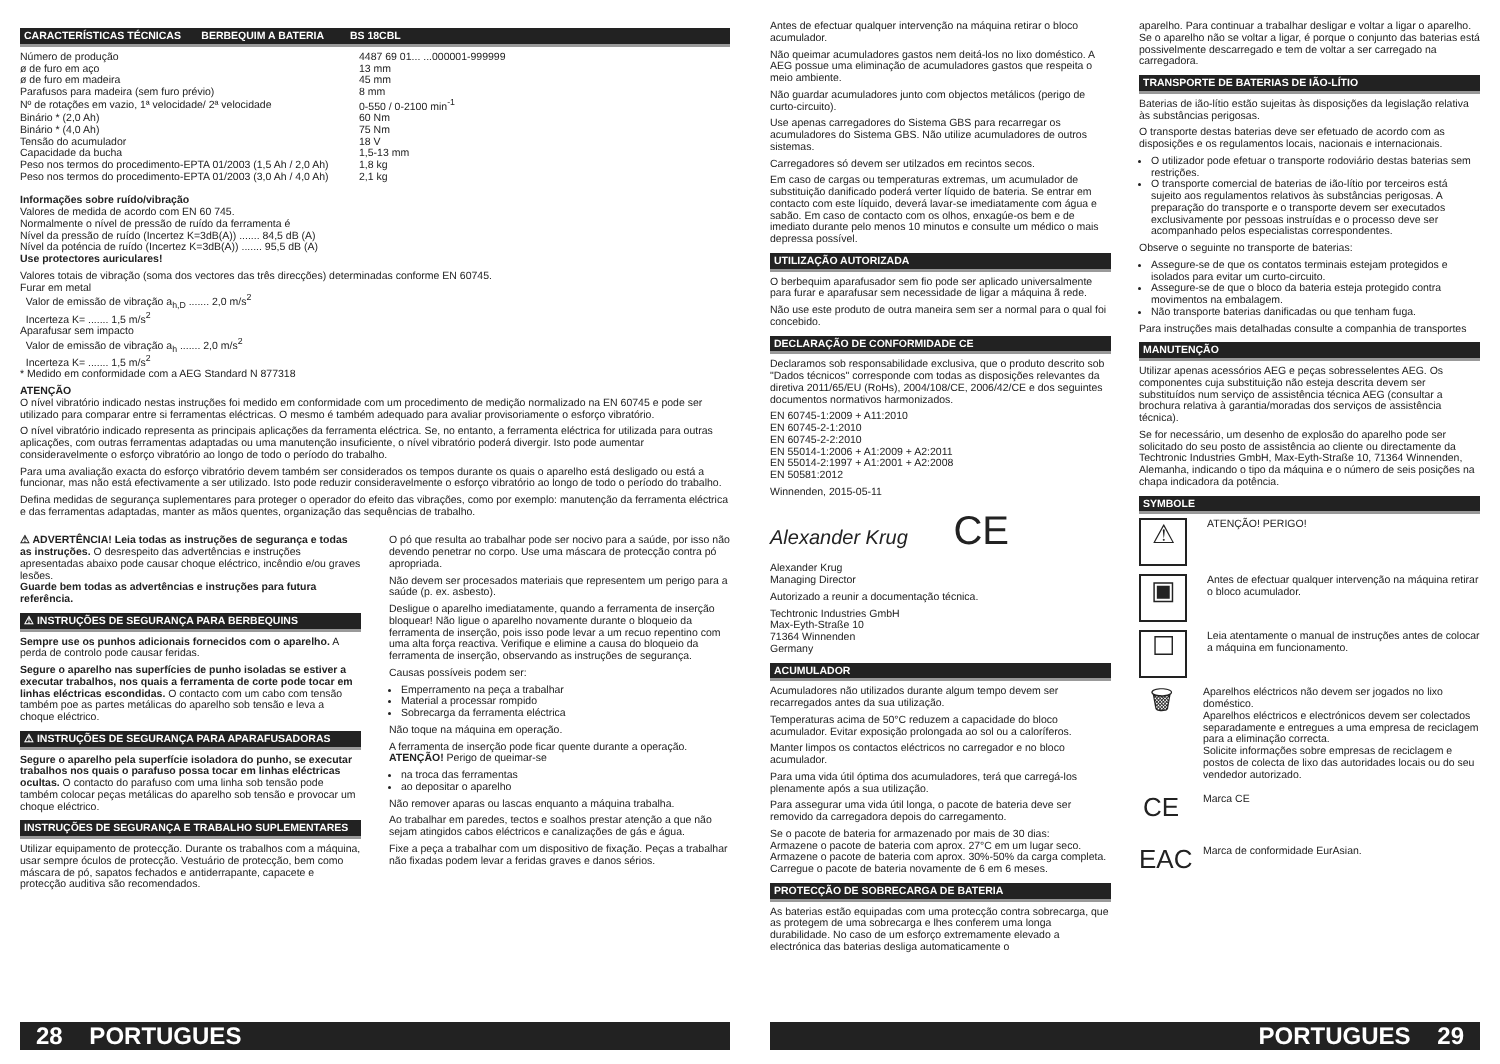CARACTERÍSTICAS TÉCNICAS BERBEQUIM A BATERIA BS 18CBL
| Número de produção | 4487 69 01... ...000001-999999 |
| ø de furo em aço | 13 mm |
| ø de furo em madeira | 45 mm |
| Parafusos para madeira (sem furo prévio) | 8 mm |
| Nº de rotações em vazio, 1ª velocidade/ 2ª velocidade | 0-550 / 0-2100 min<sup>-1</sup> |
| Binário * (2,0 Ah) | 60 Nm |
| Binário * (4,0 Ah) | 75 Nm |
| Tensão do acumulador | 18 V |
| Capacidade da bucha | 1,5-13 mm |
| Peso nos termos do procedimento-EPTA 01/2003 (1,5 Ah / 2,0 Ah) | 1,8 kg |
| Peso nos termos do procedimento-EPTA 01/2003 (3,0 Ah / 4,0 Ah) | 2,1 kg |
Informações sobre ruído/vibração
Valores de medida de acordo com EN 60 745.
Normalmente o nível de pressão de ruído da ferramenta é
Nível da pressão de ruído (Incertez K=3dB(A)) ....... 84,5 dB (A)
Nível da poténcia de ruído (Incertez K=3dB(A)) ....... 95,5 dB (A)
Use protectores auriculares!
Valores totais de vibração (soma dos vectores das três direcções) determinadas conforme EN 60745.
Furar em metal
Valor de emissão de vibração a<sub>h,D</sub> ....... 2,0 m/s<sup>2</sup>
Incerteza K= ....... 1,5 m/s<sup>2</sup>
Aparafusar sem impacto
Valor de emissão de vibração a<sub>h</sub> ....... 2,0 m/s<sup>2</sup>
Incerteza K= ....... 1,5 m/s<sup>2</sup>
* Medido em conformidade com a AEG Standard N 877318
ATENÇÃO
O nível vibratório indicado nestas instruções foi medido em conformidade com um procedimento de medição normalizado na EN 60745 e pode ser utilizado para comparar entre si ferramentas eléctricas. O mesmo é também adequado para avaliar provisoriamente o esforço vibratório.
O nível vibratório indicado representa as principais aplicações da ferramenta eléctrica. Se, no entanto, a ferramenta eléctrica for utilizada para outras aplicações, com outras ferramentas adaptadas ou uma manutenção insuficiente, o nível vibratório poderá divergir. Isto pode aumentar consideravelmente o esforço vibratório ao longo de todo o período do trabalho.
Para uma avaliação exacta do esforço vibratório devem também ser considerados os tempos durante os quais o aparelho está desligado ou está a funcionar, mas não está efectivamente a ser utilizado. Isto pode reduzir consideravelmente o esforço vibratório ao longo de todo o período do trabalho.
Defina medidas de segurança suplementares para proteger o operador do efeito das vibrações, como por exemplo: manutenção da ferramenta eléctrica e das ferramentas adaptadas, manter as mãos quentes, organização das sequências de trabalho.
⚠ ADVERTÊNCIA! Leia todas as instruções de segurança e todas as instruções. O desrespeito das advertências e instruções apresentadas abaixo pode causar choque eléctrico, incêndio e/ou graves lesões.
Guarde bem todas as advertências e instruções para futura referência.
⚠ INSTRUÇÕES DE SEGURANÇA PARA BERBEQUINS
Sempre use os punhos adicionais fornecidos com o aparelho. A perda de controlo pode causar feridas.
Segure o aparelho nas superfícies de punho isoladas se estiver a executar trabalhos, nos quais a ferramenta de corte pode tocar em linhas eléctricas escondidas. O contacto com um cabo com tensão também poe as partes metálicas do aparelho sob tensão e leva a choque eléctrico.
⚠ INSTRUÇÕES DE SEGURANÇA PARA APARAFUSADORAS
Segure o aparelho pela superfície isoladora do punho, se executar trabalhos nos quais o parafuso possa tocar em linhas eléctricas ocultas. O contacto do parafuso com uma linha sob tensão pode também colocar peças metálicas do aparelho sob tensão e provocar um choque eléctrico.
INSTRUÇÕES DE SEGURANÇA E TRABALHO SUPLEMENTARES
Utilizar equipamento de protecção. Durante os trabalhos com a máquina, usar sempre óculos de protecção. Vestuário de protecção, bem como máscara de pó, sapatos fechados e antiderrapante, capacete e protecção auditiva são recomendados.
O pó que resulta ao trabalhar pode ser nocivo para a saúde, por isso não devendo penetrar no corpo. Use uma máscara de protecção contra pó apropriada.
Não devem ser procesados materiais que representem um perigo para a saúde (p. ex. asbesto).
Desligue o aparelho imediatamente, quando a ferramenta de inserção bloquear! Não ligue o aparelho novamente durante o bloqueio da ferramenta de inserção, pois isso pode levar a um recuo repentino com uma alta força reactiva. Verifique e elimine a causa do bloqueio da ferramenta de inserção, observando as instruções de segurança.
Causas possíveis podem ser:
Emperramento na peça a trabalhar
Material a processar rompido
Sobrecarga da ferramenta eléctrica
Não toque na máquina em operação.
A ferramenta de inserção pode ficar quente durante a operação.
ATENÇÃO! Perigo de queimar-se
na troca das ferramentas
ao depositar o aparelho
Não remover aparas ou lascas enquanto a máquina trabalha.
Ao trabalhar em paredes, tectos e soalhos prestar atenção a que não sejam atingidos cabos eléctricos e canalizações de gás e água.
Fixe a peça a trabalhar com um dispositivo de fixação. Peças a trabalhar não fixadas podem levar a feridas graves e danos sérios.
28 PORTUGUES
Antes de efectuar qualquer intervenção na máquina retirar o bloco acumulador.
Não queimar acumuladores gastos nem deitá-los no lixo doméstico. A AEG possue uma eliminação de acumuladores gastos que respeita o meio ambiente.
Não guardar acumuladores junto com objectos metálicos (perigo de curto-circuito).
Use apenas carregadores do Sistema GBS para recarregar os acumuladores do Sistema GBS. Não utilize acumuladores de outros sistemas.
Carregadores só devem ser utilzados em recintos secos.
Em caso de cargas ou temperaturas extremas, um acumulador de substituição danificado poderá verter líquido de bateria. Se entrar em contacto com este líquido, deverá lavar-se imediatamente com água e sabão. Em caso de contacto com os olhos, enxagúe-os bem e de imediato durante pelo menos 10 minutos e consulte um médico o mais depressa possível.
UTILIZAÇÃO AUTORIZADA
O berbequim aparafusador sem fio pode ser aplicado universalmente para furar e aparafusar sem necessidade de ligar a máquina ã rede.
Não use este produto de outra maneira sem ser a normal para o qual foi concebido.
DECLARAÇÃO DE CONFORMIDADE CE
Declaramos sob responsabilidade exclusiva, que o produto descrito sob "Dados técnicos" corresponde com todas as disposições relevantes da diretiva 2011/65/EU (RoHs), 2004/108/CE, 2006/42/CE e dos seguintes documentos normativos harmonizados.
EN 60745-1:2009 + A11:2010
EN 60745-2-1:2010
EN 60745-2-2:2010
EN 55014-1:2006 + A1:2009 + A2:2011
EN 55014-2:1997 + A1:2001 + A2:2008
EN 50581:2012
Winnenden, 2015-05-11
Alexander Krug CE
Alexander Krug
Managing Director
Autorizado a reunir a documentação técnica.
Techtronic Industries GmbH
Max-Eyth-Straße 10
71364 Winnenden
Germany
ACUMULADOR
Acumuladores não utilizados durante algum tempo devem ser recarregados antes da sua utilização.
Temperaturas acima de 50°C reduzem a capacidade do bloco acumulador. Evitar exposição prolongada ao sol ou a caloríferos.
Manter limpos os contactos eléctricos no carregador e no bloco acumulador.
Para uma vida útil óptima dos acumuladores, terá que carregá-los plenamente após a sua utilização.
Para assegurar uma vida útil longa, o pacote de bateria deve ser removido da carregadora depois do carregamento.
Se o pacote de bateria for armazenado por mais de 30 dias:
Armazene o pacote de bateria com aprox. 27°C em um lugar seco.
Armazene o pacote de bateria com aprox. 30%-50% da carga completa.
Carregue o pacote de bateria novamente de 6 em 6 meses.
PROTECÇÃO DE SOBRECARGA DE BATERIA
As baterias estão equipadas com uma protecção contra sobrecarga, que as protegem de uma sobrecarga e lhes conferem uma longa durabilidade. No caso de um esforço extremamente elevado a electrónica das baterias desliga automaticamente o
aparelho. Para continuar a trabalhar desligar e voltar a ligar o aparelho. Se o aparelho não se voltar a ligar, é porque o conjunto das baterias está possivelmente descarregado e tem de voltar a ser carregado na carregadora.
TRANSPORTE DE BATERIAS DE IÃO-LÍTIO
Baterias de ião-lítio estão sujeitas às disposições da legislação relativa às substâncias perigosas.
O transporte destas baterias deve ser efetuado de acordo com as disposições e os regulamentos locais, nacionais e internacionais.
O utilizador pode efetuar o transporte rodoviário destas baterias sem restrições.
O transporte comercial de baterias de ião-lítio por terceiros está sujeito aos regulamentos relativos às substâncias perigosas. A preparação do transporte e o transporte devem ser executados exclusivamente por pessoas instruídas e o processo deve ser acompanhado pelos especialistas correspondentes.
Observe o seguinte no transporte de baterias:
Assegure-se de que os contatos terminais estejam protegidos e isolados para evitar um curto-circuito.
Assegure-se de que o bloco da bateria esteja protegido contra movimentos na embalagem.
Não transporte baterias danificadas ou que tenham fuga.
Para instruções mais detalhadas consulte a companhia de transportes
MANUTENÇÃO
Utilizar apenas acessórios AEG e peças sobresselentes AEG. Os componentes cuja substituição não esteja descrita devem ser substituídos num serviço de assistência técnica AEG (consultar a brochura relativa à garantia/moradas dos serviços de assistência técnica).
Se for necessário, um desenho de explosão do aparelho pode ser solicitado do seu posto de assistência ao cliente ou directamente da Techtronic Industries GmbH, Max-Eyth-Straße 10, 71364 Winnenden, Alemanha, indicando o tipo da máquina e o número de seis posições na chapa indicadora da potência.
SYMBOLE
⚠
ATENÇÃO! PERIGO!
▣
Antes de efectuar qualquer intervenção na máquina retirar o bloco acumulador.
☐
Leia atentamente o manual de instruções antes de colocar a máquina em funcionamento.
🗑
Aparelhos eléctricos não devem ser jogados no lixo doméstico.
Aparelhos eléctricos e electrónicos devem ser colectados separadamente e entregues a uma empresa de reciclagem para a eliminação correcta.
Solicite informações sobre empresas de reciclagem e postos de colecta de lixo das autoridades locais ou do seu vendedor autorizado.
CE
Marca CE
EAC
Marca de conformidade EurAsian.
PORTUGUES 29